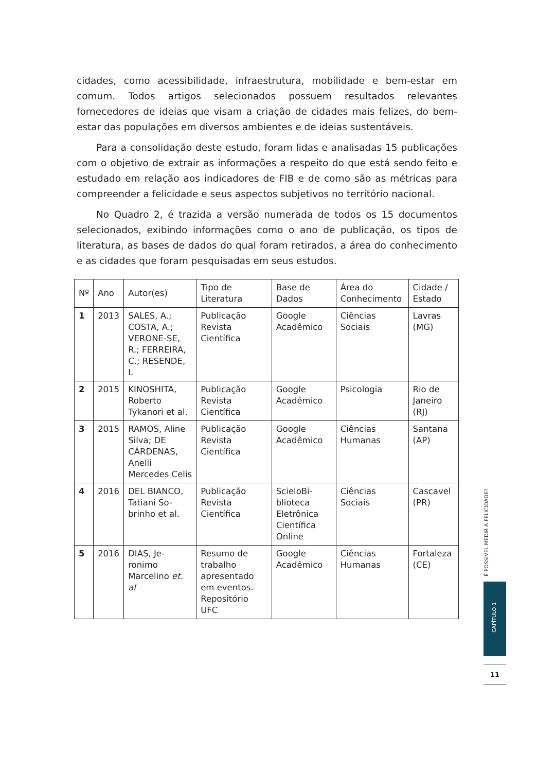cidades, como acessibilidade, infraestrutura, mobilidade e bem-estar em comum. Todos artigos selecionados possuem resultados relevantes fornecedores de ideias que visam a criação de cidades mais felizes, do bem-estar das populações em diversos ambientes e de ideias sustentáveis.
Para a consolidação deste estudo, foram lidas e analisadas 15 publicações com o objetivo de extrair as informações a respeito do que está sendo feito e estudado em relação aos indicadores de FIB e de como são as métricas para compreender a felicidade e seus aspectos subjetivos no território nacional.
No Quadro 2, é trazida a versão numerada de todos os 15 documentos selecionados, exibindo informações como o ano de publicação, os tipos de literatura, as bases de dados do qual foram retirados, a área do conhecimento e as cidades que foram pesquisadas em seus estudos.
| Nº | Ano | Autor(es) | Tipo de Literatura | Base de Dados | Área do Conhecimento | Cidade / Estado |
| --- | --- | --- | --- | --- | --- | --- |
| 1 | 2013 | SALES, A.; COSTA, A.; VERONE-SE, R.; FERREIRA, C.; RESENDE, L | Publicação Revista Científica | Google Acadêmico | Ciências Sociais | Lavras (MG) |
| 2 | 2015 | KINOSHITA, Roberto Tykanori et al. | Publicação Revista Científica | Google Acadêmico | Psicologia | Rio de Janeiro (RJ) |
| 3 | 2015 | RAMOS, Aline Silva; DE CÁRDENAS, Anelli Mercedes Celis | Publicação Revista Científica | Google Acadêmico | Ciências Humanas | Santana (AP) |
| 4 | 2016 | DEL BIANCO, Tatiani So-brinho et al. | Publicação Revista Científica | ScieloBi-blioteca Eletrônica Científica Online | Ciências Sociais | Cascavel (PR) |
| 5 | 2016 | DIAS, Je-ronimo Marcelino et. al | Resumo de trabalho apresentado em eventos. Repositório UFC | Google Acadêmico | Ciências Humanas | Fortaleza (CE) |
É POSSÍVEL MEDIR A FELICIDADE?
CAPÍTULO 1
11